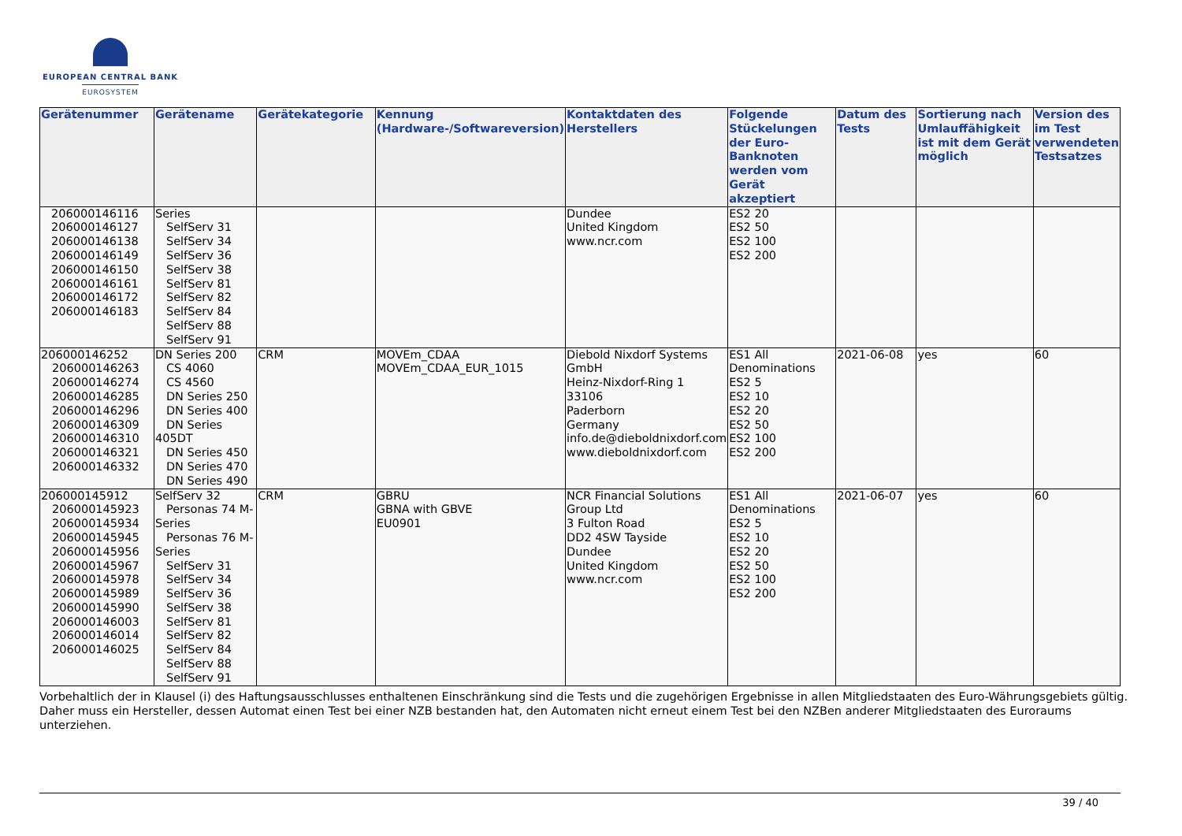EUROPEAN CENTRAL BANK
EUROSYSTEM
| Gerätenummer | Gerätename | Gerätekategorie | Kennung (Hardware-/Softwareversion) | Kontaktdaten des Herstellers | Folgende Stückelungen der Euro-Banknoten werden vom Gerät akzeptiert | Datum des Tests | Sortierung nach Umlauffähigkeit ist mit dem Gerät möglich | Version des im Test verwendeten Testsatzes |
| --- | --- | --- | --- | --- | --- | --- | --- | --- |
| 206000146116 206000146127 206000146138 206000146149 206000146150 206000146161 206000146172 206000146183 | Series SelfServ 31 SelfServ 34 SelfServ 36 SelfServ 38 SelfServ 81 SelfServ 82 SelfServ 84 SelfServ 88 SelfServ 91 | | | Dundee United Kingdom www.ncr.com | ES2 20 ES2 50 ES2 100 ES2 200 | | | |
| 206000146252 206000146263 206000146274 206000146285 206000146296 206000146309 206000146310 206000146321 206000146332 | DN Series 200 CS 4060 CS 4560 DN Series 250 DN Series 400 DN Series 405DT DN Series 450 DN Series 470 DN Series 490 | CRM | MOVEm_CDAA MOVEm_CDAA_EUR_1015 | Diebold Nixdorf Systems GmbH Heinz-Nixdorf-Ring 1 33106 Paderborn Germany info.de@dieboldnixdorf.com www.dieboldnixdorf.com | ES1 All Denominations ES2 5 ES2 10 ES2 20 ES2 50 ES2 100 ES2 200 | 2021-06-08 | yes | 60 |
| 206000145912 206000145923 206000145934 206000145945 206000145956 206000145967 206000145978 206000145989 206000145990 206000146003 206000146014 206000146025 | SelfServ 32 Personas 74 M- Series Personas 76 M- Series SelfServ 31 SelfServ 34 SelfServ 36 SelfServ 38 SelfServ 81 SelfServ 82 SelfServ 84 SelfServ 88 SelfServ 91 | CRM | GBRU GBNA with GBVE EU0901 | NCR Financial Solutions Group Ltd 3 Fulton Road DD2 4SW Tayside Dundee United Kingdom www.ncr.com | ES1 All Denominations ES2 5 ES2 10 ES2 20 ES2 50 ES2 100 ES2 200 | 2021-06-07 | yes | 60 |
Vorbehaltlich der in Klausel (i) des Haftungsausschlusses enthaltenen Einschränkung sind die Tests und die zugehörigen Ergebnisse in allen Mitgliedstaaten des Euro-Währungsgebiets gültig. Daher muss ein Hersteller, dessen Automat einen Test bei einer NZB bestanden hat, den Automaten nicht erneut einem Test bei den NZBen anderer Mitgliedstaaten des Euroraums unterziehen.
39 / 40